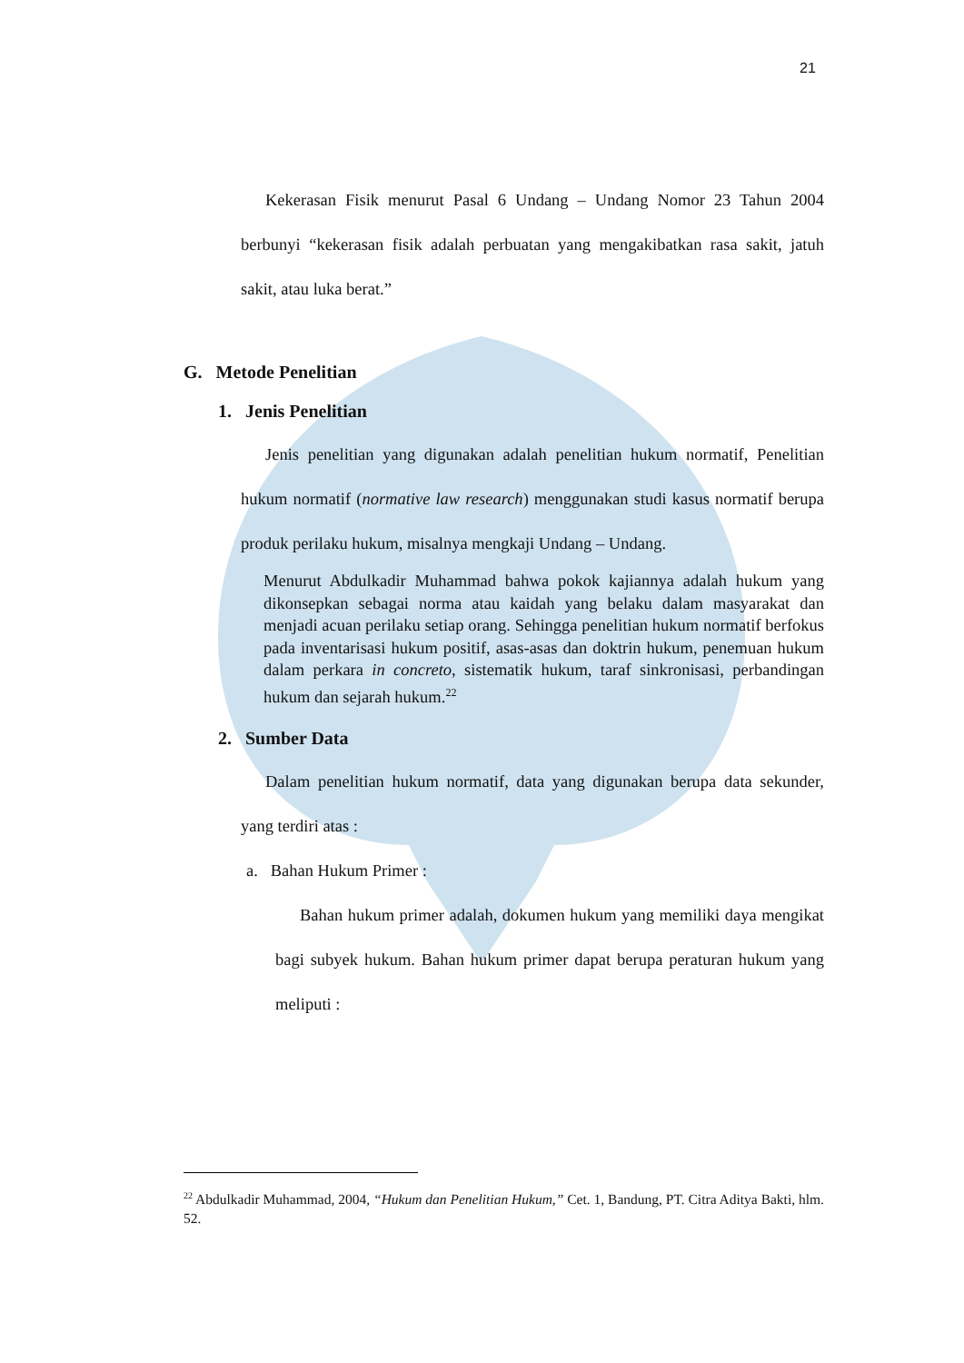21
Kekerasan Fisik menurut Pasal 6 Undang – Undang Nomor 23 Tahun 2004 berbunyi “kekerasan fisik adalah perbuatan yang mengakibatkan rasa sakit, jatuh sakit, atau luka berat.”
G. Metode Penelitian
1. Jenis Penelitian
Jenis penelitian yang digunakan adalah penelitian hukum normatif, Penelitian hukum normatif (normative law research) menggunakan studi kasus normatif berupa produk perilaku hukum, misalnya mengkaji Undang – Undang.
Menurut Abdulkadir Muhammad bahwa pokok kajiannya adalah hukum yang dikonsepkan sebagai norma atau kaidah yang belaku dalam masyarakat dan menjadi acuan perilaku setiap orang. Sehingga penelitian hukum normatif berfokus pada inventarisasi hukum positif, asas-asas dan doktrin hukum, penemuan hukum dalam perkara in concreto, sistematik hukum, taraf sinkronisasi, perbandingan hukum dan sejarah hukum.<sup>22</sup>
2. Sumber Data
Dalam penelitian hukum normatif, data yang digunakan berupa data sekunder, yang terdiri atas :
a. Bahan Hukum Primer :
Bahan hukum primer adalah, dokumen hukum yang memiliki daya mengikat bagi subyek hukum. Bahan hukum primer dapat berupa peraturan hukum yang meliputi :
<sup>22</sup> Abdulkadir Muhammad, 2004, “Hukum dan Penelitian Hukum,” Cet. 1, Bandung, PT. Citra Aditya Bakti, hlm. 52.